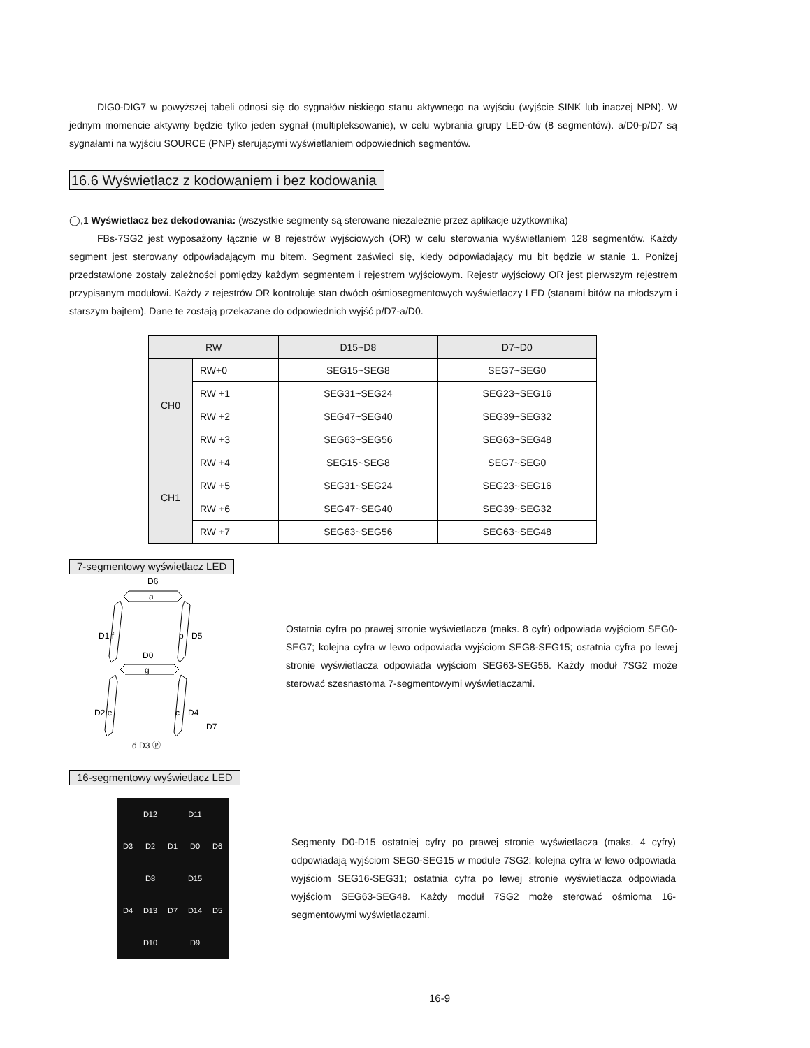DIG0-DIG7 w powyższej tabeli odnosi się do sygnałów niskiego stanu aktywnego na wyjściu (wyjście SINK lub inaczej NPN). W jednym momencie aktywny będzie tylko jeden sygnał (multipleksowanie), w celu wybrania grupy LED-ów (8 segmentów). a/D0-p/D7 są sygnałami na wyjściu SOURCE (PNP) sterującymi wyświetlaniem odpowiednich segmentów.
16.6 Wyświetlacz z kodowaniem i bez kodowania
◯,1 Wyświetlacz bez dekodowania: (wszystkie segmenty są sterowane niezależnie przez aplikacje użytkownika)
FBs-7SG2 jest wyposażony łącznie w 8 rejestrów wyjściowych (OR) w celu sterowania wyświetlaniem 128 segmentów. Każdy segment jest sterowany odpowiadającym mu bitem. Segment zaświeci się, kiedy odpowiadający mu bit będzie w stanie 1. Poniżej przedstawione zostały zależności pomiędzy każdym segmentem i rejestrem wyjściowym. Rejestr wyjściowy OR jest pierwszym rejestrem przypisanym modułowi. Każdy z rejestrów OR kontroluje stan dwóch ośmiosegmentowych wyświetlaczy LED (stanami bitów na młodszym i starszym bajtem). Dane te zostają przekazane do odpowiednich wyjść p/D7-a/D0.
| RW | | D15~D8 | D7~D0 |
| --- | --- | --- | --- |
| CH0 | RW+0 | SEG15~SEG8 | SEG7~SEG0 |
| | RW +1 | SEG31~SEG24 | SEG23~SEG16 |
| | RW +2 | SEG47~SEG40 | SEG39~SEG32 |
| | RW +3 | SEG63~SEG56 | SEG63~SEG48 |
| CH1 | RW +4 | SEG15~SEG8 | SEG7~SEG0 |
| | RW +5 | SEG31~SEG24 | SEG23~SEG16 |
| | RW +6 | SEG47~SEG40 | SEG39~SEG32 |
| | RW +7 | SEG63~SEG56 | SEG63~SEG48 |
7-segmentowy wyświetlacz LED
D6
a
D1 f
b
D5
D0
g
D2 e
c
D4
D7
Ostatnia cyfra po prawej stronie wyświetlacza (maks. 8 cyfr) odpowiada wyjściom SEG0-SEG7; kolejna cyfra w lewo odpowiada wyjściom SEG8-SEG15; ostatnia cyfra po lewej stronie wyświetlacza odpowiada wyjściom SEG63-SEG56. Każdy moduł 7SG2 może sterować szesnastoma 7-segmentowymi wyświetlaczami.
d D3 ⓟ
16-segmentowy wyświetlacz LED
D12 D11 D3 D2 D1 D0 D6 D8 D15 D4 D13 D7 D14 D5 D10 D9
Segmenty D0-D15 ostatniej cyfry po prawej stronie wyświetlacza (maks. 4 cyfry) odpowiadają wyjściom SEG0-SEG15 w module 7SG2; kolejna cyfra w lewo odpowiada wyjściom SEG16-SEG31; ostatnia cyfra po lewej stronie wyświetlacza odpowiada wyjściom SEG63-SEG48. Każdy moduł 7SG2 może sterować ośmioma 16-segmentowymi wyświetlaczami.
16-9